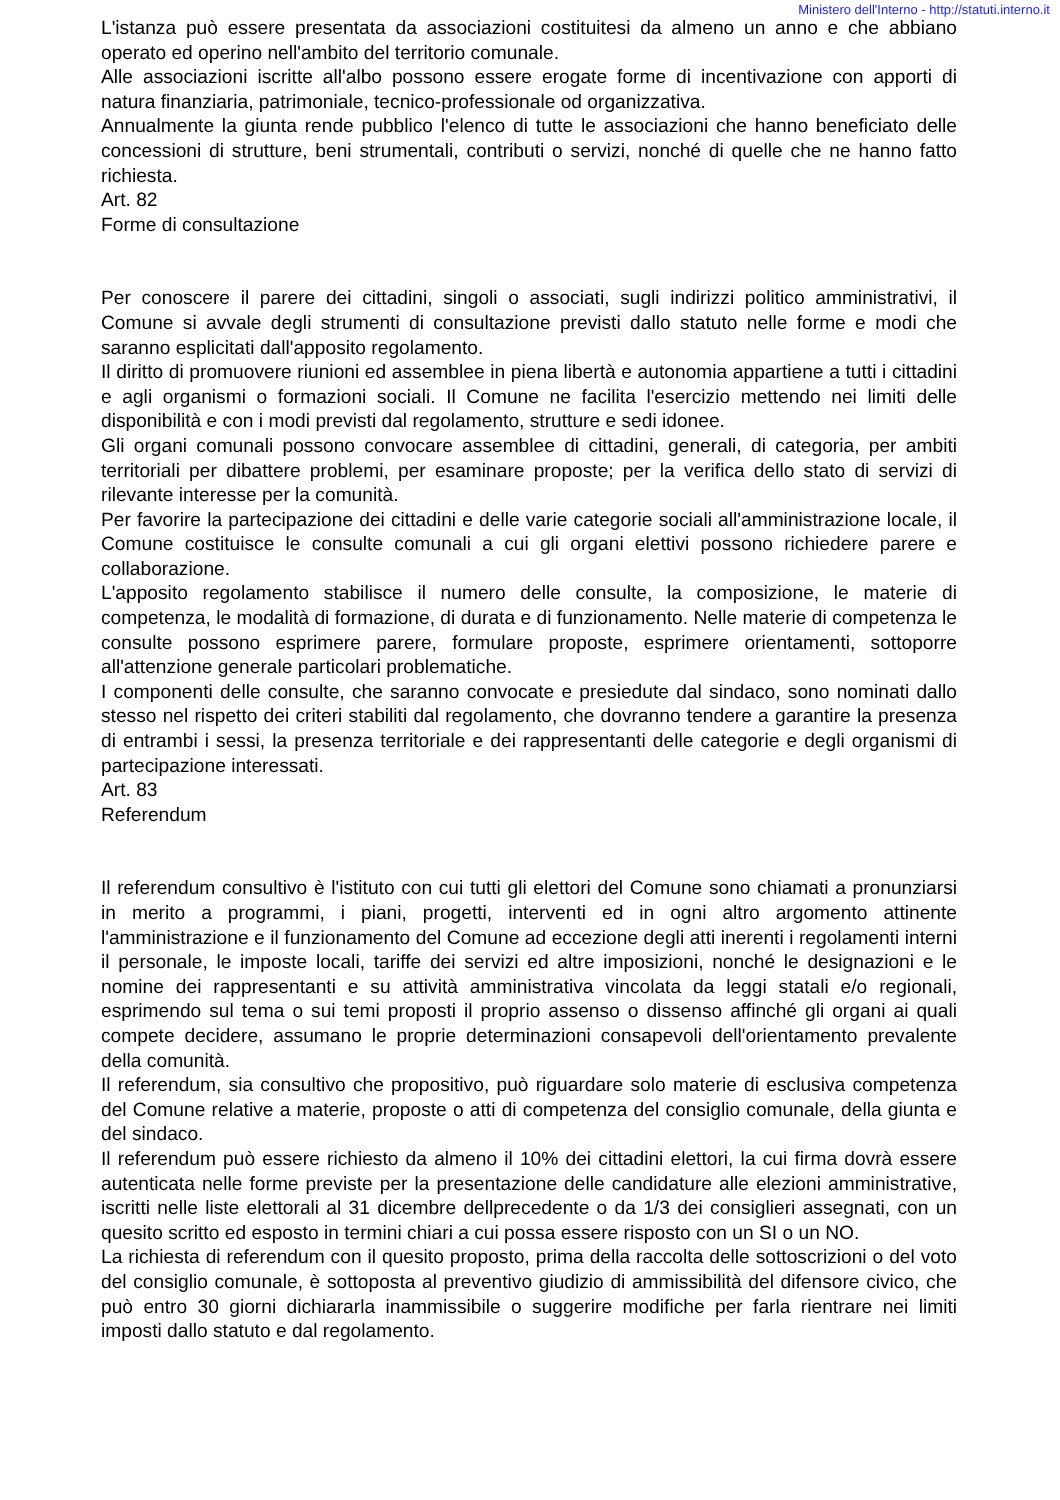Ministero dell'Interno - http://statuti.interno.it
L'istanza può essere presentata da associazioni costituitesi da almeno un anno e che abbiano operato ed operino nell'ambito del territorio comunale.
Alle associazioni iscritte all'albo possono essere erogate forme di incentivazione con apporti di natura finanziaria, patrimoniale, tecnico-professionale od organizzativa.
Annualmente la giunta rende pubblico l'elenco di tutte le associazioni che hanno beneficiato delle concessioni di strutture, beni strumentali, contributi o servizi, nonché di quelle che ne hanno fatto richiesta.
Art. 82
Forme di consultazione
Per conoscere il parere dei cittadini, singoli o associati, sugli indirizzi politico amministrativi, il Comune si avvale degli strumenti di consultazione previsti dallo statuto nelle forme e modi che saranno esplicitati dall'apposito regolamento.
Il diritto di promuovere riunioni ed assemblee in piena libertà e autonomia appartiene a tutti i cittadini e agli organismi o formazioni sociali. Il Comune ne facilita l'esercizio mettendo nei limiti delle disponibilità e con i modi previsti dal regolamento, strutture e sedi idonee.
Gli organi comunali possono convocare assemblee di cittadini, generali, di categoria, per ambiti territoriali per dibattere problemi, per esaminare proposte; per la verifica dello stato di servizi di rilevante interesse per la comunità.
Per favorire la partecipazione dei cittadini e delle varie categorie sociali all'amministrazione locale, il Comune costituisce le consulte comunali a cui gli organi elettivi possono richiedere parere e collaborazione.
L'apposito regolamento stabilisce il numero delle consulte, la composizione, le materie di competenza, le modalità di formazione, di durata e di funzionamento. Nelle materie di competenza le consulte possono esprimere parere, formulare proposte, esprimere orientamenti, sottoporre all'attenzione generale particolari problematiche.
I componenti delle consulte, che saranno convocate e presiedute dal sindaco, sono nominati dallo stesso nel rispetto dei criteri stabiliti dal regolamento, che dovranno tendere a garantire la presenza di entrambi i sessi, la presenza territoriale e dei rappresentanti delle categorie e degli organismi di partecipazione interessati.
Art. 83
Referendum
Il referendum consultivo è l'istituto con cui tutti gli elettori del Comune sono chiamati a pronunziarsi in merito a programmi, i piani, progetti, interventi ed in ogni altro argomento attinente l'amministrazione e il funzionamento del Comune ad eccezione degli atti inerenti i regolamenti interni il personale, le imposte locali, tariffe dei servizi ed altre imposizioni, nonché le designazioni e le nomine dei rappresentanti e su attività amministrativa vincolata da leggi statali e/o regionali, esprimendo sul tema o sui temi proposti il proprio assenso o dissenso affinché gli organi ai quali compete decidere, assumano le proprie determinazioni consapevoli dell'orientamento prevalente della comunità.
Il referendum, sia consultivo che propositivo, può riguardare solo materie di esclusiva competenza del Comune relative a materie, proposte o atti di competenza del consiglio comunale, della giunta e del sindaco.
Il referendum può essere richiesto da almeno il 10% dei cittadini elettori, la cui firma dovrà essere autenticata nelle forme previste per la presentazione delle candidature alle elezioni amministrative, iscritti nelle liste elettorali al 31 dicembre dellprecedente o da 1/3 dei consiglieri assegnati, con un quesito scritto ed esposto in termini chiari a cui possa essere risposto con un SI o un NO.
La richiesta di referendum con il quesito proposto, prima della raccolta delle sottoscrizioni o del voto del consiglio comunale, è sottoposta al preventivo giudizio di ammissibilità del difensore civico, che può entro 30 giorni dichiararla inammissibile o suggerire modifiche per farla rientrare nei limiti imposti dallo statuto e dal regolamento.